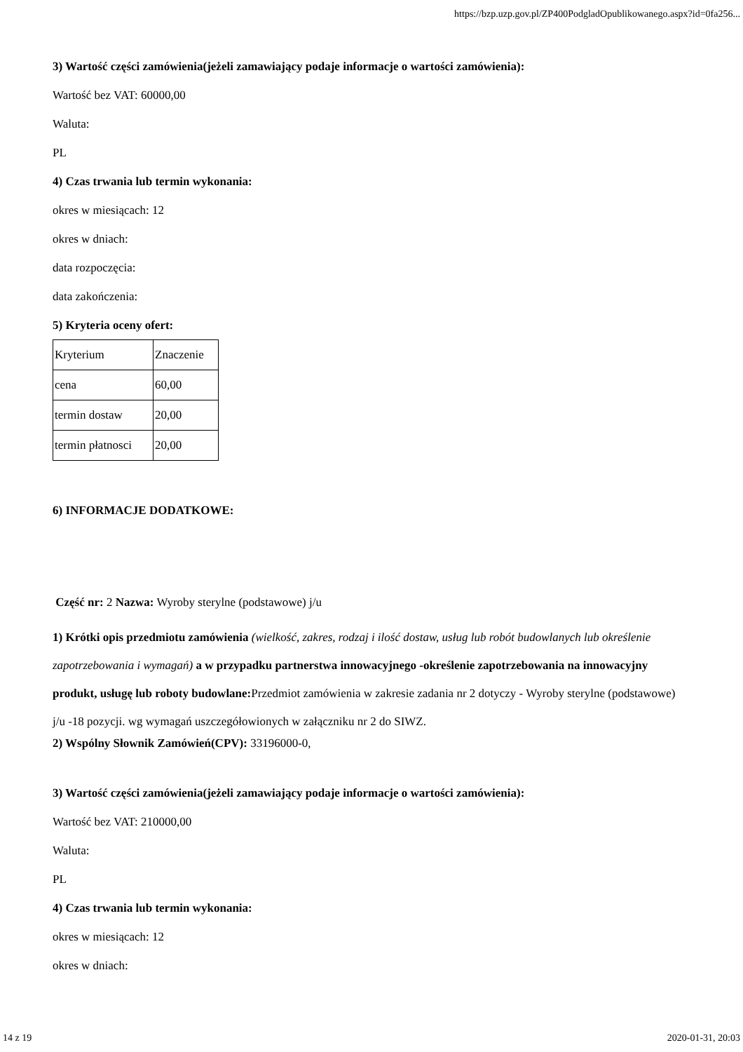https://bzp.uzp.gov.pl/ZP400PodgladOpublikowanego.aspx?id=0fa256...
3) Wartość części zamówienia(jeżeli zamawiający podaje informacje o wartości zamówienia):
Wartość bez VAT: 60000,00
Waluta:
PL
4) Czas trwania lub termin wykonania:
okres w miesiącach: 12
okres w dniach:
data rozpoczęcia:
data zakończenia:
5) Kryteria oceny ofert:
| Kryterium | Znaczenie |
| cena | 60,00 |
| termin dostaw | 20,00 |
| termin płatnosci | 20,00 |
6) INFORMACJE DODATKOWE:
Część nr: 2 Nazwa: Wyroby sterylne (podstawowe) j/u
1) Krótki opis przedmiotu zamówienia (wielkość, zakres, rodzaj i ilość dostaw, usług lub robót budowlanych lub określenie zapotrzebowania i wymagań) a w przypadku partnerstwa innowacyjnego -określenie zapotrzebowania na innowacyjny produkt, usługę lub roboty budowlane: Przedmiot zamówienia w zakresie zadania nr 2 dotyczy - Wyroby sterylne (podstawowe) j/u -18 pozycji. wg wymagań uszczegółowionych w załączniku nr 2 do SIWZ.
2) Wspólny Słownik Zamówień(CPV): 33196000-0,
3) Wartość części zamówienia(jeżeli zamawiający podaje informacje o wartości zamówienia):
Wartość bez VAT: 210000,00
Waluta:
PL
4) Czas trwania lub termin wykonania:
okres w miesiącach: 12
okres w dniach:
14 z 19 2020-01-31, 20:03